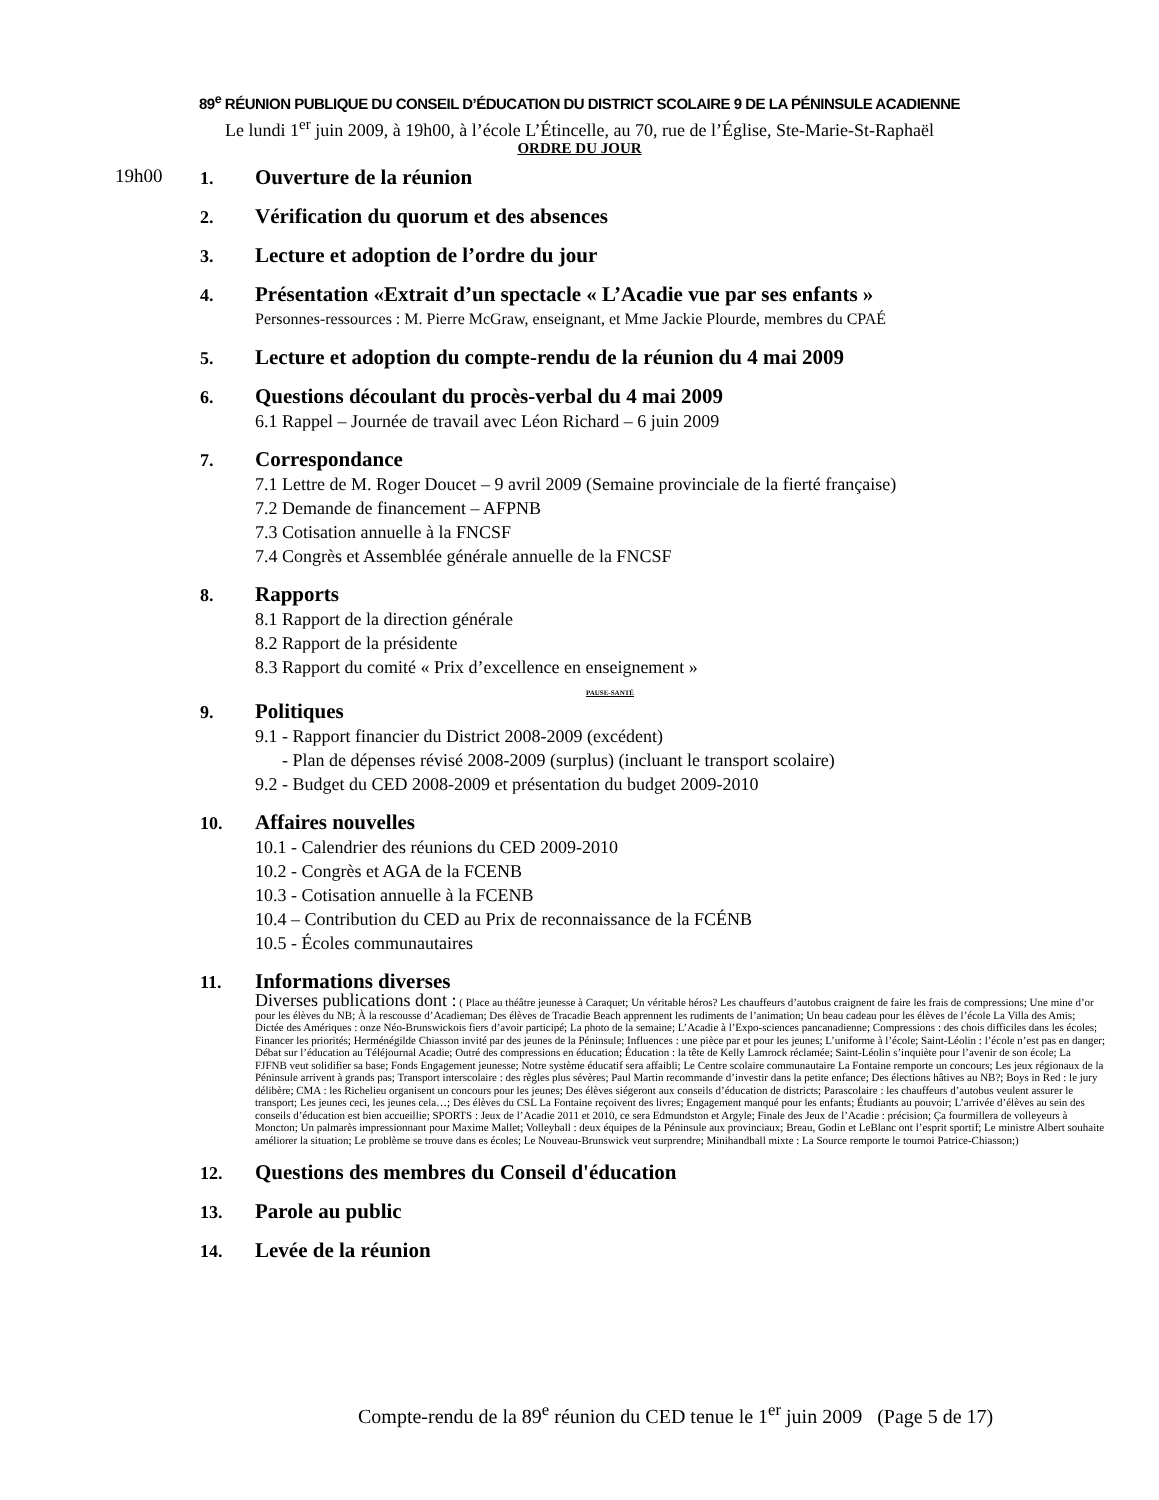89<sup>e</sup> RÉUNION PUBLIQUE DU CONSEIL D’ÉDUCATION DU DISTRICT SCOLAIRE 9 DE LA PÉNINSULE ACADIENNE
Le lundi 1<sup>er</sup> juin 2009, à 19h00, à l’école L’Étincelle, au 70, rue de l’Église, Ste-Marie-St-Raphaël
ORDRE DU JOUR
19h00
1.
Ouverture de la réunion
2.
Vérification du quorum et des absences
3.
Lecture et adoption de l’ordre du jour
4.
Présentation «Extrait d’un spectacle « L’Acadie vue par ses enfants »
Personnes-ressources : M. Pierre McGraw, enseignant, et Mme Jackie Plourde, membres du CPAÉ
5.
Lecture et adoption du compte-rendu de la réunion du 4 mai 2009
6.
Questions découlant du procès-verbal du 4 mai 2009
6.1 Rappel – Journée de travail avec Léon Richard – 6 juin 2009
7.
Correspondance
7.1 Lettre de M. Roger Doucet – 9 avril 2009 (Semaine provinciale de la fierté française)
7.2 Demande de financement – AFPNB
7.3 Cotisation annuelle à la FNCSF
7.4 Congrès et Assemblée générale annuelle de la FNCSF
8.
Rapports
8.1 Rapport de la direction générale
8.2 Rapport de la présidente
8.3 Rapport du comité « Prix d’excellence en enseignement »
PAUSE-SANTÉ
9.
Politiques
9.1 - Rapport financier du District 2008-2009 (excédent)
- Plan de dépenses révisé 2008-2009 (surplus) (incluant le transport scolaire)
9.2 - Budget du CED 2008-2009 et présentation du budget 2009-2010
10.
Affaires nouvelles
10.1 - Calendrier des réunions du CED 2009-2010
10.2 - Congrès et AGA de la FCENB
10.3 - Cotisation annuelle à la FCENB
10.4 – Contribution du CED au Prix de reconnaissance de la FCÉNB
10.5 - Écoles communautaires
11.
Informations diverses
Diverses publications dont : ( Place au théâtre jeunesse à Caraquet; Un véritable héros? Les chauffeurs d’autobus craignent de faire les frais de compressions; Une mine d’or pour les élèves du NB; À la rescousse d’Acadieman; Des élèves de Tracadie Beach apprennent les rudiments de l’animation; Un beau cadeau pour les élèves de l’école La Villa des Amis; Dictée des Amériques : onze Néo-Brunswickois fiers d’avoir participé; La photo de la semaine; L’Acadie à l’Expo-sciences pancanadienne; Compressions : des chois difficiles dans les écoles; Financer les priorités; Herménégilde Chiasson invité par des jeunes de la Péninsule; Influences : une pièce par et pour les jeunes; L’uniforme à l’école; Saint-Léolin : l’école n’est pas en danger; Débat sur l’éducation au Téléjournal Acadie; Outré des compressions en éducation; Éducation : la tête de Kelly Lamrock réclamée; Saint-Léolin s’inquiète pour l’avenir de son école; La FJFNB veut solidifier sa base; Fonds Engagement jeunesse; Notre système éducatif sera affaibli; Le Centre scolaire communautaire La Fontaine remporte un concours; Les jeux régionaux de la Péninsule arrivent à grands pas; Transport interscolaire : des règles plus sévères; Paul Martin recommande d’investir dans la petite enfance; Des élections hâtives au NB?; Boys in Red : le jury délibère; CMA : les Richelieu organisent un concours pour les jeunes; Des élèves siégeront aux conseils d’éducation de districts; Parascolaire : les chauffeurs d’autobus veulent assurer le transport; Les jeunes ceci, les jeunes cela…; Des élèves du CSL La Fontaine reçoivent des livres; Engagement manqué pour les enfants; Étudiants au pouvoir; L’arrivée d’élèves au sein des conseils d’éducation est bien accueillie; SPORTS : Jeux de l’Acadie 2011 et 2010, ce sera Edmundston et Argyle; Finale des Jeux de l’Acadie : précision; Ça fourmillera de volleyeurs à Moncton; Un palmarès impressionnant pour Maxime Mallet; Volleyball : deux équipes de la Péninsule aux provinciaux; Breau, Godin et LeBlanc ont l’esprit sportif; Le ministre Albert souhaite améliorer la situation; Le problème se trouve dans es écoles; Le Nouveau-Brunswick veut surprendre; Minihandball mixte : La Source remporte le tournoi Patrice-Chiasson;)
12.
Questions des membres du Conseil d'éducation
13.
Parole au public
14.
Levée de la réunion
Compte-rendu de la 89<sup>e</sup> réunion du CED tenue le 1<sup>er</sup> juin 2009 (Page 5 de 17)